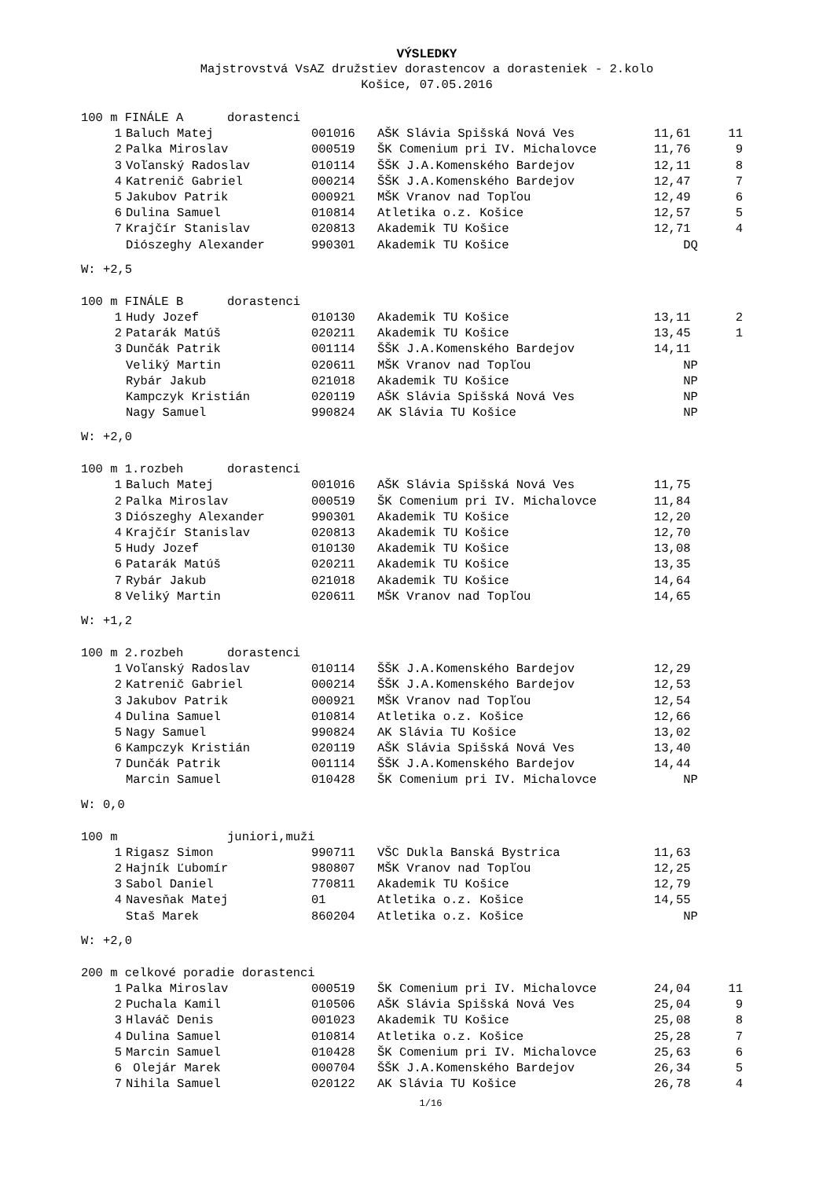VÝSLEDKY
Majstrovstvá VsAZ družstiev dorastencov a dorasteniek - 2.kolo
Košice, 07.05.2016
| 100 m FINÁLE A dorastenci | | | | | |
| --- | --- | --- | --- | --- | --- |
| 1 | Baluch Matej | 001016 | AŠK Slávia Spišská Nová Ves | 11,61 | 11 |
| 2 | Palka Miroslav | 000519 | ŠK Comenium pri IV. Michalovce | 11,76 | 9 |
| 3 | Voľanský Radoslav | 010114 | ŠŠK J.A.Komenského Bardejov | 12,11 | 8 |
| 4 | Katrenič Gabriel | 000214 | ŠŠK J.A.Komenského Bardejov | 12,47 | 7 |
| 5 | Jakubov Patrik | 000921 | MŠK Vranov nad Topľou | 12,49 | 6 |
| 6 | Dulina Samuel | 010814 | Atletika o.z. Košice | 12,57 | 5 |
| 7 | Krajčír Stanislav | 020813 | Akademik TU Košice | 12,71 | 4 |
| | Diószeghy Alexander | 990301 | Akademik TU Košice | DQ | |
W: +2,5
| 100 m FINÁLE B dorastenci | | | | | |
| --- | --- | --- | --- | --- | --- |
| 1 | Hudy Jozef | 010130 | Akademik TU Košice | 13,11 | 2 |
| 2 | Patarák Matúš | 020211 | Akademik TU Košice | 13,45 | 1 |
| 3 | Dunčák Patrik | 001114 | ŠŠK J.A.Komenského Bardejov | 14,11 | |
| | Veliký Martin | 020611 | MŠK Vranov nad Topľou | NP | |
| | Rybár Jakub | 021018 | Akademik TU Košice | NP | |
| | Kampczyk Kristián | 020119 | AŠK Slávia Spišská Nová Ves | NP | |
| | Nagy Samuel | 990824 | AK Slávia TU Košice | NP | |
W: +2,0
| 100 m 1.rozbeh dorastenci | | | | | |
| --- | --- | --- | --- | --- | --- |
| 1 | Baluch Matej | 001016 | AŠK Slávia Spišská Nová Ves | 11,75 | |
| 2 | Palka Miroslav | 000519 | ŠK Comenium pri IV. Michalovce | 11,84 | |
| 3 | Diószeghy Alexander | 990301 | Akademik TU Košice | 12,20 | |
| 4 | Krajčír Stanislav | 020813 | Akademik TU Košice | 12,70 | |
| 5 | Hudy Jozef | 010130 | Akademik TU Košice | 13,08 | |
| 6 | Patarák Matúš | 020211 | Akademik TU Košice | 13,35 | |
| 7 | Rybár Jakub | 021018 | Akademik TU Košice | 14,64 | |
| 8 | Veliký Martin | 020611 | MŠK Vranov nad Topľou | 14,65 | |
W: +1,2
| 100 m 2.rozbeh dorastenci | | | | | |
| --- | --- | --- | --- | --- | --- |
| 1 | Voľanský Radoslav | 010114 | ŠŠK J.A.Komenského Bardejov | 12,29 | |
| 2 | Katrenič Gabriel | 000214 | ŠŠK J.A.Komenského Bardejov | 12,53 | |
| 3 | Jakubov Patrik | 000921 | MŠK Vranov nad Topľou | 12,54 | |
| 4 | Dulina Samuel | 010814 | Atletika o.z. Košice | 12,66 | |
| 5 | Nagy Samuel | 990824 | AK Slávia TU Košice | 13,02 | |
| 6 | Kampczyk Kristián | 020119 | AŠK Slávia Spišská Nová Ves | 13,40 | |
| 7 | Dunčák Patrik | 001114 | ŠŠK J.A.Komenského Bardejov | 14,44 | |
| | Marcin Samuel | 010428 | ŠK Comenium pri IV. Michalovce | NP | |
W: 0,0
| 100 m juniori,muži | | | | | |
| --- | --- | --- | --- | --- | --- |
| 1 | Rigasz Simon | 990711 | VŠC Dukla Banská Bystrica | 11,63 | |
| 2 | Hajník Ľubomír | 980807 | MŠK Vranov nad Topľou | 12,25 | |
| 3 | Sabol Daniel | 770811 | Akademik TU Košice | 12,79 | |
| 4 | Navesňak Matej | 01 | Atletika o.z. Košice | 14,55 | |
| | Staš Marek | 860204 | Atletika o.z. Košice | NP | |
W: +2,0
| 200 m celkové poradie dorastenci | | | | | |
| --- | --- | --- | --- | --- | --- |
| 1 | Palka Miroslav | 000519 | ŠK Comenium pri IV. Michalovce | 24,04 | 11 |
| 2 | Puchala Kamil | 010506 | AŠK Slávia Spišská Nová Ves | 25,04 | 9 |
| 3 | Hlaváč Denis | 001023 | Akademik TU Košice | 25,08 | 8 |
| 4 | Dulina Samuel | 010814 | Atletika o.z. Košice | 25,28 | 7 |
| 5 | Marcin Samuel | 010428 | ŠK Comenium pri IV. Michalovce | 25,63 | 6 |
| 6 | Olejár Marek | 000704 | ŠŠK J.A.Komenského Bardejov | 26,34 | 5 |
| 7 | Nihila Samuel | 020122 | AK Slávia TU Košice | 26,78 | 4 |
1/16